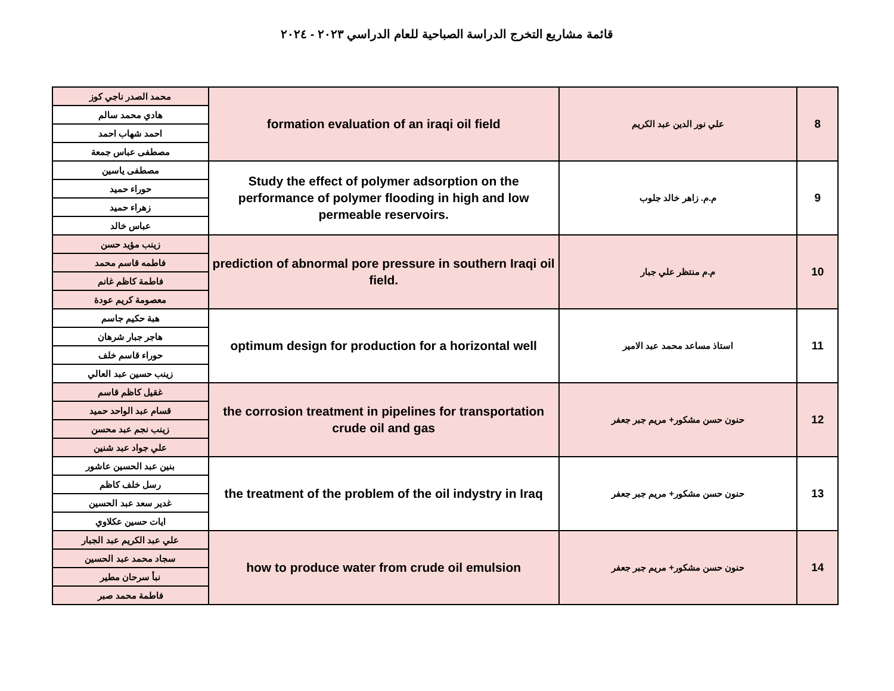قائمة مشاريع التخرج الدراسة الصباحية للعام الدراسي ٢٠٢٣ - ٢٠٢٤
| 8 | علي نور الدين عبد الكريم | formation evaluation of an iraqi oil field | محمد الصدر ناجي كوز |
| | | | هادي محمد سالم |
| | | | احمد شهاب احمد |
| | | | مصطفى عباس جمعة |
| 9 | م.م. زاهر خالد جلوب | Study the effect of polymer adsorption on the performance of polymer flooding in high and low permeable reservoirs. | مصطفى ياسين |
| | | | حوراء حميد |
| | | | زهراء حميد |
| | | | عباس خالد |
| 10 | م.م منتظر علي جبار | prediction of abnormal pore pressure in southern Iraqi oil field. | زينب مؤيد حسن |
| | | | فاطمه قاسم محمد |
| | | | فاطمة كاظم غانم |
| | | | معصومة كريم عودة |
| 11 | استاذ مساعد محمد عبد الامير | optimum design for production for a horizontal well | هبة حكيم جاسم |
| | | | هاجر جبار شرهان |
| | | | حوراء قاسم خلف |
| | | | زينب حسين عبد العالي |
| 12 | حنون حسن مشكور+ مريم جبر جعفر | the corrosion treatment in pipelines for transportation crude oil and gas | غقيل كاظم قاسم |
| | | | قسام عبد الواحد حميد |
| | | | زينب نجم عبد محسن |
| | | | علي جواد عبد شنين |
| 13 | حنون حسن مشكور+ مريم جبر جعفر | the treatment of the problem of the oil indystry in Iraq | بنين عبد الحسين عاشور |
| | | | رسل خلف كاظم |
| | | | غدير سعد عبد الحسين |
| | | | ايات حسين عكلاوي |
| 14 | حنون حسن مشكور+ مريم جبر جعفر | how to produce water from crude oil emulsion | علي عبد الكريم عبد الجبار |
| | | | سجاد محمد عبد الحسين |
| | | | نبأ سرحان مطير |
| | | | فاطمة محمد صبر |